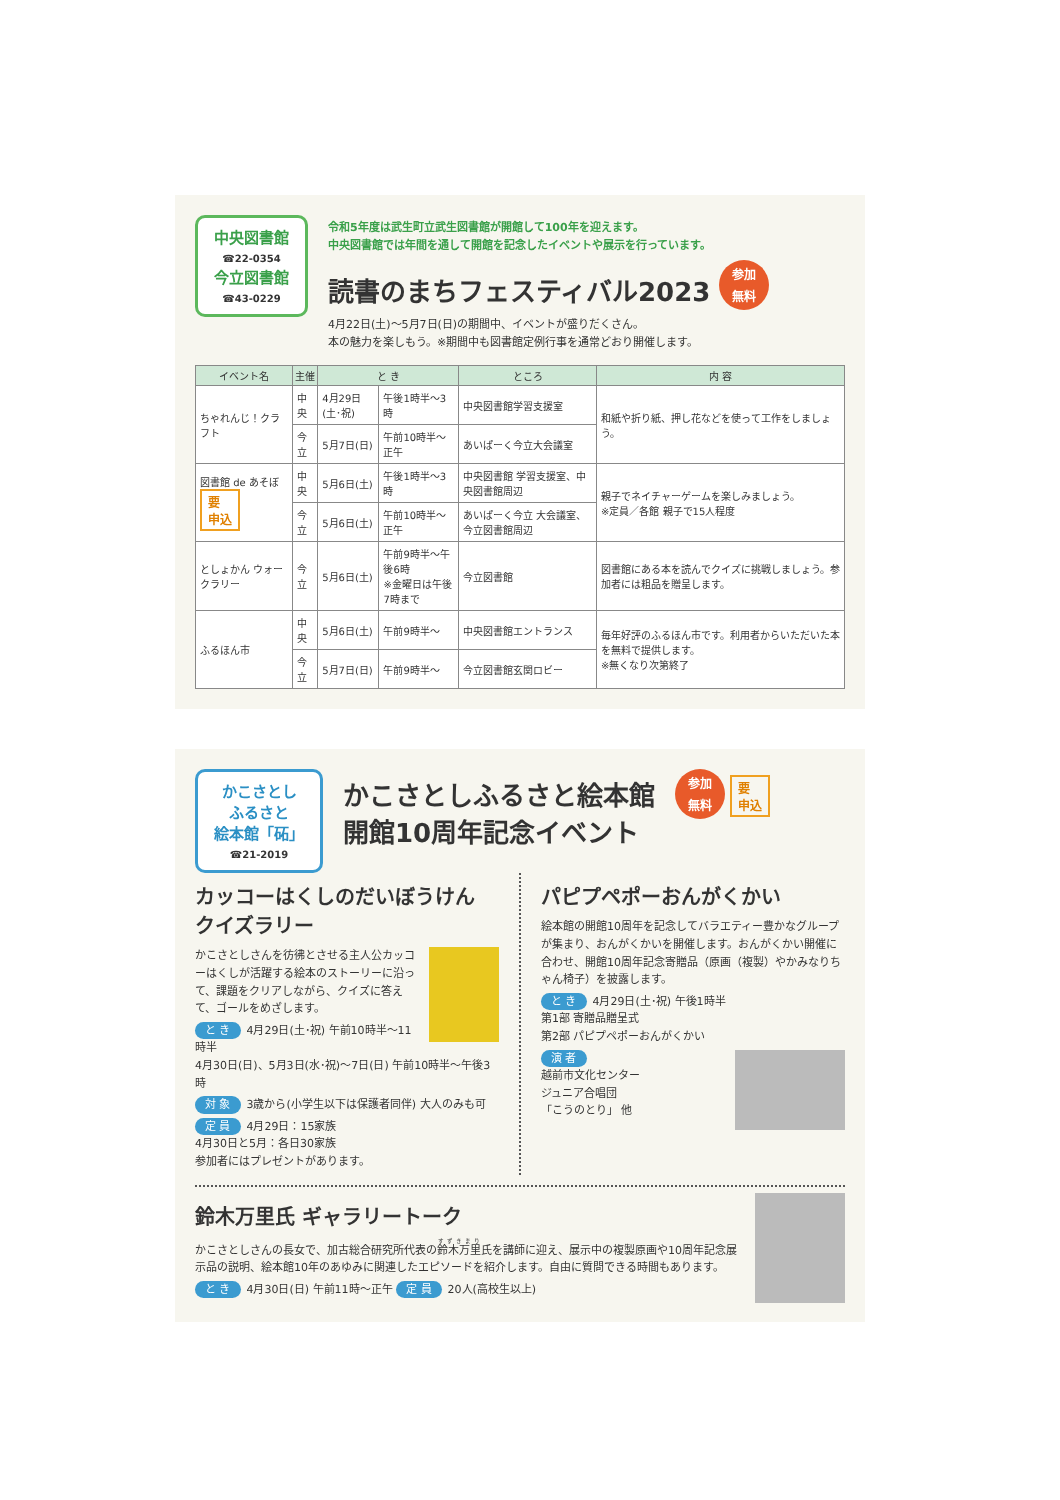中央図書館
☎22-0354
今立図書館
☎43-0229
令和5年度は武生町立武生図書館が開館して100年を迎えます。
中央図書館では年間を通して開館を記念したイベントや展示を行っています。
読書のまちフェスティバル2023 参加
無料
4月22日(土)～5月7日(日)の期間中、イベントが盛りだくさん。
本の魅力を楽しもう。※期間中も図書館定例行事を通常どおり開催します。
| イベント名 | 主催 | と き | | ところ | 内 容 |
| --- | --- | --- | --- | --- | --- |
| ちゃれんじ！クラフト | 中央 | 4月29日(土･祝) | 午後1時半～3時 | 中央図書館学習支援室 | 和紙や折り紙、押し花などを使って工作をしましょう。 |
| | 今立 | 5月7日(日) | 午前10時半～正午 | あいぱーく今立大会議室 | |
| 図書館 de あそぼ 要 申込 | 中央 | 5月6日(土) | 午後1時半～3時 | 中央図書館 学習支援室、中央図書館周辺 | 親子でネイチャーゲームを楽しみましょう。 ※定員／各館 親子で15人程度 |
| | 今立 | 5月6日(土) | 午前10時半～正午 | あいぱーく今立 大会議室、今立図書館周辺 | |
| としょかん ウォークラリー | 今立 | 5月6日(土) | 午前9時半～午後6時 ※金曜日は午後7時まで | 今立図書館 | 図書館にある本を読んでクイズに挑戦しましょう。参加者には粗品を贈呈します。 |
| ふるほん市 | 中央 | 5月6日(土) | 午前9時半～ | 中央図書館エントランス | 毎年好評のふるほん市です。利用者からいただいた本を無料で提供します。 ※無くなり次第終了 |
| | 今立 | 5月7日(日) | 午前9時半～ | 今立図書館玄関ロビー | |
かこさとし
ふるさと
絵本館「砳」
☎21-2019
かこさとしふるさと絵本館
開館10周年記念イベント
参加
無料 要
申込
カッコーはくしのだいぼうけん クイズラリー
かこさとしさんを彷彿とさせる主人公カッコーはくしが活躍する絵本のストーリーに沿って、課題をクリアしながら、クイズに答えて、ゴールをめざします。
と き 4月29日(土･祝) 午前10時半～11時半
4月30日(日)、5月3日(水･祝)～7日(日) 午前10時半～午後3時
対 象 3歳から(小学生以下は保護者同伴) 大人のみも可
定 員 4月29日：15家族
4月30日と5月：各日30家族
参加者にはプレゼントがあります。
パピプペポーおんがくかい
絵本館の開館10周年を記念してバラエティー豊かなグループが集まり、おんがくかいを開催します。おんがくかい開催に合わせ、開館10周年記念寄贈品（原画（複製）やかみなりちゃん椅子）を披露します。
と き 4月29日(土･祝) 午後1時半
第1部 寄贈品贈呈式
第2部 パピプペポーおんがくかい
演 者
越前市文化センター
ジュニア合唱団
「こうのとり」 他
鈴木万里氏 ギャラリートーク
かこさとしさんの長女で、加古総合研究所代表の鈴木万里氏を講師に迎え、展示中の複製原画や10周年記念展示品の説明、絵本館10年のあゆみに関連したエピソードを紹介します。自由に質問できる時間もあります。
と き 4月30日(日) 午前11時～正午 定 員 20人(高校生以上)